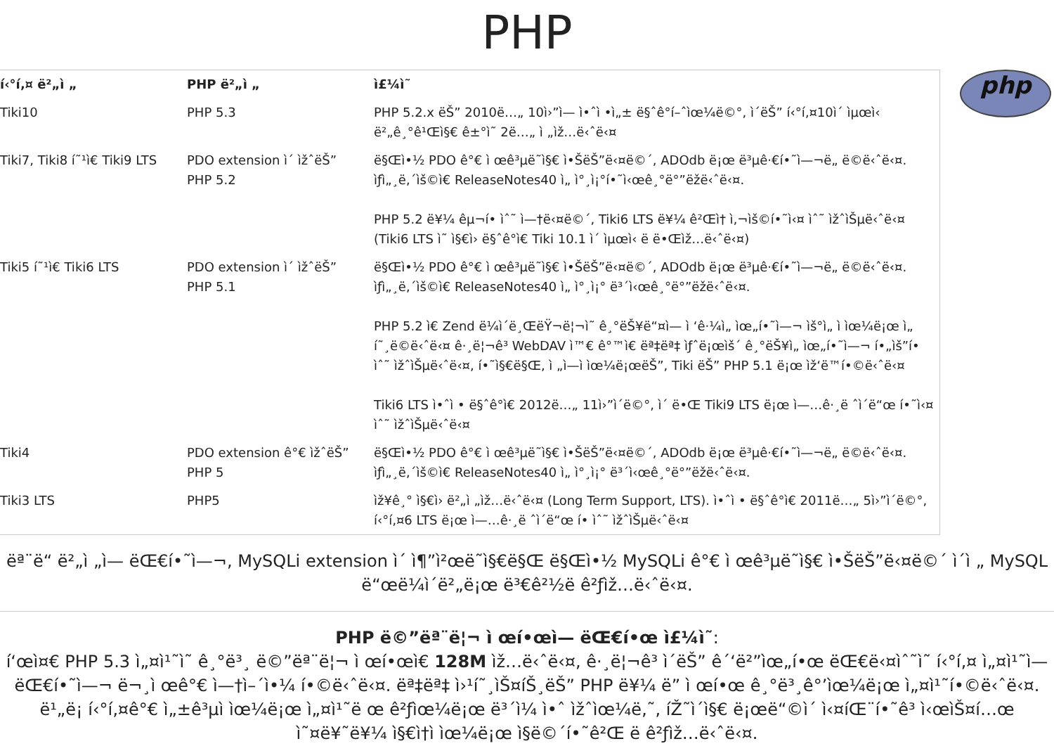PHP
php
| í‹°í‚¤ ë²„ì „ | PHP ë²„ì „ | ì£¼ì˜ |
| --- | --- | --- |
| Tiki10 | PHP 5.3 | PHP 5.2.x ëŠ” 2010ë…„ 10ì›”ì— ì•ˆì •ì„± ë§ˆê°í–ˆìœ¼ë©°, ì´ëŠ” í‹°í‚¤10ì´ ìµœì‹ ë²„ê¸°ê¹Œì§€ ê±°ì˜ 2ë…„ ì „ìž…ë‹ˆë‹¤ |
| Tiki7, Tiki8 í˜¹ì€ Tiki9 LTS | PDO extension ì´ ìžˆëŠ” PHP 5.2 | ë§Œì•½ PDO ê°€ ì œê³µë˜ì§€ ì•ŠëŠ”ë‹¤ë©´, ADOdb ë¡œ ë³µê·€í•˜ì—¬ë„ ë©ë‹ˆë‹¤. ìƒì„¸ë‚´ìš©ì€ ReleaseNotes40 ì„ ì°¸ì¡°í•˜ì‹œê¸°ë°”ëžë‹ˆë‹¤. PHP 5.2 ë¥¼ êµ¬í• ìˆ˜ ì—†ë‹¤ë©´, Tiki6 LTS ë¥¼ ê²Œì† ì‚¬ìš©í•˜ì‹¤ ìˆ˜ ìžˆìŠµë‹ˆë‹¤ (Tiki6 LTS ì˜ ì§€ì› ë§ˆê°ì€ Tiki 10.1 ì´ ìµœì‹ ë ë•Œìž…ë‹ˆë‹¤) |
| Tiki5 í˜¹ì€ Tiki6 LTS | PDO extension ì´ ìžˆëŠ” PHP 5.1 | ë§Œì•½ PDO ê°€ ì œê³µë˜ì§€ ì•ŠëŠ”ë‹¤ë©´, ADOdb ë¡œ ë³µê·€í•˜ì—¬ë„ ë©ë‹ˆë‹¤. ìƒì„¸ë‚´ìš©ì€ ReleaseNotes40 ì„ ì°¸ì¡° ë³´ì‹œê¸°ë°”ëžë‹ˆë‹¤. PHP 5.2 ì€ Zend ë¼ì´ë¸ŒëŸ¬ë¦¬ì˜ ê¸°ëŠ¥ë“¤ì— ì ‘ê·¼ì„ ìœ„í•˜ì—¬ ìš°ì„ ì ìœ¼ë¡œ ì„ í˜¸ë©ë‹ˆë‹¤ ê·¸ë¦¬ê³ WebDAV ì™€ ê°™ì€ ëª‡ëª‡ ìƒˆë¡œìš´ ê¸°ëŠ¥ì„ ìœ„í•˜ì—¬ í•„ìš”í• ìˆ˜ ìžˆìŠµë‹ˆë‹¤, í•˜ì§€ë§Œ, ì „ì—ì ìœ¼ë¡œëŠ”, Tiki ëŠ” PHP 5.1 ë¡œ ìž‘ë™í•©ë‹ˆë‹¤ Tiki6 LTS ì•ˆì • ë§ˆê°ì€ 2012ë…„ 11ì›”ì´ë©°, ì´ ë•Œ Tiki9 LTS ë¡œ ì—…ê·¸ë ˆì´ë“œ í•˜ì‹¤ ìˆ˜ ìžˆìŠµë‹ˆë‹¤ |
| Tiki4 | PDO extension ê°€ ìžˆëŠ” PHP 5 | ë§Œì•½ PDO ê°€ ì œê³µë˜ì§€ ì•ŠëŠ”ë‹¤ë©´, ADOdb ë¡œ ë³µê·€í•˜ì—¬ë„ ë©ë‹ˆë‹¤. ìƒì„¸ë‚´ìš©ì€ ReleaseNotes40 ì„ ì°¸ì¡° ë³´ì‹œê¸°ë°”ëžë‹ˆë‹¤. |
| Tiki3 LTS | PHP5 | ìž¥ê¸° ì§€ì› ë²„ì „ìž…ë‹ˆë‹¤ (Long Term Support, LTS). ì•ˆì • ë§ˆê°ì€ 2011ë…„ 5ì›”ì´ë©°, í‹°í‚¤6 LTS ë¡œ ì—…ê·¸ë ˆì´ë“œ í• ìˆ˜ ìžˆìŠµë‹ˆë‹¤ |
ëª¨ë“ ë²„ì „ì— ëŒ€í•˜ì—¬, MySQLi extension ì´ ì¶”ì²œë˜ì§€ë§Œ ë§Œì•½ MySQLi ê°€ ì œê³µë˜ì§€ ì•ŠëŠ”ë‹¤ë©´ ì´ì „ MySQL ë“œë¼ì´ë²„ë¡œ ë³€ê²½ë ê²ƒìž…ë‹ˆë‹¤.
PHP ë©”ëª¨ë¦¬ ì œí•œì— ëŒ€í•œ ì£¼ì˜:
í‘œì¤€ PHP 5.3 ì„¤ì¹˜ì˜ ê¸°ë³¸ ë©”ëª¨ë¦¬ ì œí•œì€ 128M ìž…ë‹ˆë‹¤, ê·¸ë¦¬ê³ ì´ëŠ” ê´‘ë²”ìœ„í•œ ëŒ€ë‹¤ìˆ˜ì˜ í‹°í‚¤ ì„¤ì¹˜ì— ëŒ€í•˜ì—¬ ë¬¸ì œê°€ ì—†ì–´ì•¼ í•©ë‹ˆë‹¤. ëª‡ëª‡ ì›¹í˜¸ìŠ¤íŠ¸ëŠ” PHP ë¥¼ ë” ì œí•œ ê¸°ë³¸ê°’ìœ¼ë¡œ ì„¤ì¹˜í•©ë‹ˆë‹¤. ë¹„ë¡ í‹°í‚¤ê°€ ì„±ê³µì ìœ¼ë¡œ ì„¤ì¹˜ë œ ê²ƒìœ¼ë¡œ ë³´ì¼ ì•ˆ ìžˆìœ¼ë‚˜, íŽ˜ì´ì§€ ë¡œë“©ì´ ì‹¤íŒ¨í•˜ê³ ì‹œìŠ¤í…œ ì˜¤ë¥˜ë¥¼ ì§€ì†ì ìœ¼ë¡œ ì§ë©´í•˜ê²Œ ë ê²ƒìž…ë‹ˆë‹¤.